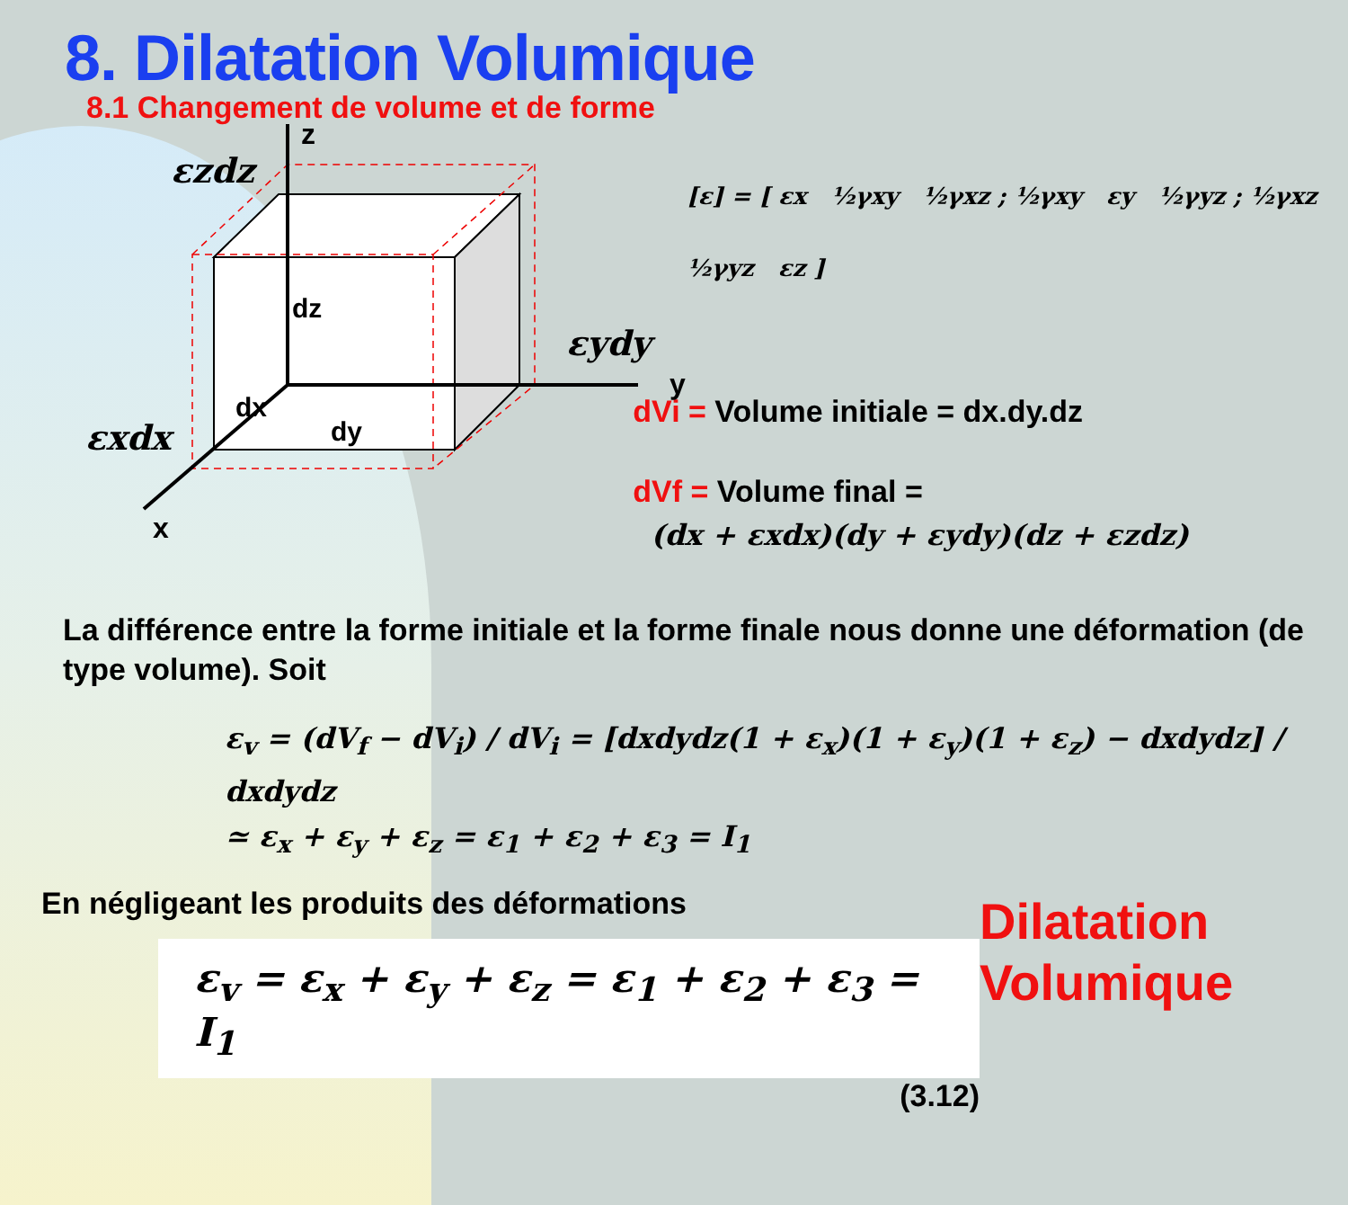8. Dilatation Volumique
8.1 Changement de volume et de forme
z
y
x
dz
dx
dy
εzdz
εydy
εxdx
[ε] = [ εx ½γxy ½γxz ; ½γxy εy ½γyz ; ½γxz ½γyz εz ]
dVi = Volume initiale = dx.dy.dz
dVf = Volume final =
(dx + εxdx)(dy + εydy)(dz + εzdz)
La différence entre la forme initiale et la forme finale nous donne une déformation (de type volume). Soit
ε<sub>v</sub> = (dV<sub>f</sub> − dV<sub>i</sub>) / dV<sub>i</sub> = [dxdydz(1 + ε<sub>x</sub>)(1 + ε<sub>y</sub>)(1 + ε<sub>z</sub>) − dxdydz] / dxdydz
≃ ε<sub>x</sub> + ε<sub>y</sub> + ε<sub>z</sub> = ε<sub>1</sub> + ε<sub>2</sub> + ε<sub>3</sub> = I<sub>1</sub>
En négligeant les produits des déformations
ε<sub>v</sub> = ε<sub>x</sub> + ε<sub>y</sub> + ε<sub>z</sub> = ε<sub>1</sub> + ε<sub>2</sub> + ε<sub>3</sub> = I<sub>1</sub>
(3.12)
Dilatation
Volumique